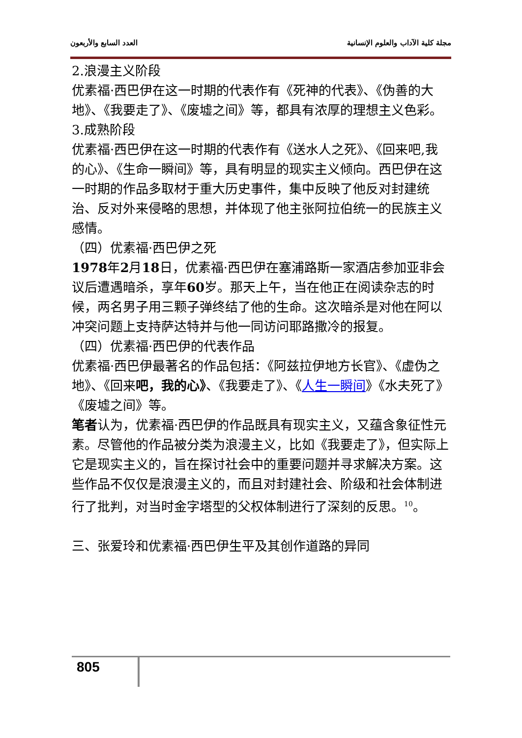العدد السابع والأربعون مجلة كلية الآداب والعلوم الإنسانية
2.浪漫主义阶段
优素福·西巴伊在这一时期的代表作有《死神的代表》、《伪善的大地》、《我要走了》、《废墟之间》等，都具有浓厚的理想主义色彩。
3.成熟阶段
优素福·西巴伊在这一时期的代表作有《送水人之死》、《回来吧,我的心》、《生命一瞬间》等，具有明显的现实主义倾向。西巴伊在这一时期的作品多取材于重大历史事件，集中反映了他反对封建统治、反对外来侵略的思想，并体现了他主张阿拉伯统一的民族主义感情。
（四）优素福·西巴伊之死
1978年2月18日，优素福·西巴伊在塞浦路斯一家酒店参加亚非会议后遭遇暗杀，享年60岁。那天上午，当在他正在阅读杂志的时候，两名男子用三颗子弹终结了他的生命。这次暗杀是对他在阿以冲突问题上支持萨达特并与他一同访问耶路撒冷的报复。
（四）优素福·西巴伊的代表作品
优素福·西巴伊最著名的作品包括：《阿兹拉伊地方长官》、《虚伪之地》、《回来吧，我的心》、《我要走了》、《人生一瞬间》《水夫死了》《废墟之间》等。
笔者认为，优素福·西巴伊的作品既具有现实主义，又蕴含象征性元素。尽管他的作品被分类为浪漫主义，比如《我要走了》，但实际上它是现实主义的，旨在探讨社会中的重要问题并寻求解决方案。这些作品不仅仅是浪漫主义的，而且对封建社会、阶级和社会体制进行了批判，对当时金字塔型的父权体制进行了深刻的反思。<sup>10</sup>。
三、张爱玲和优素福·西巴伊生平及其创作道路的异同
805